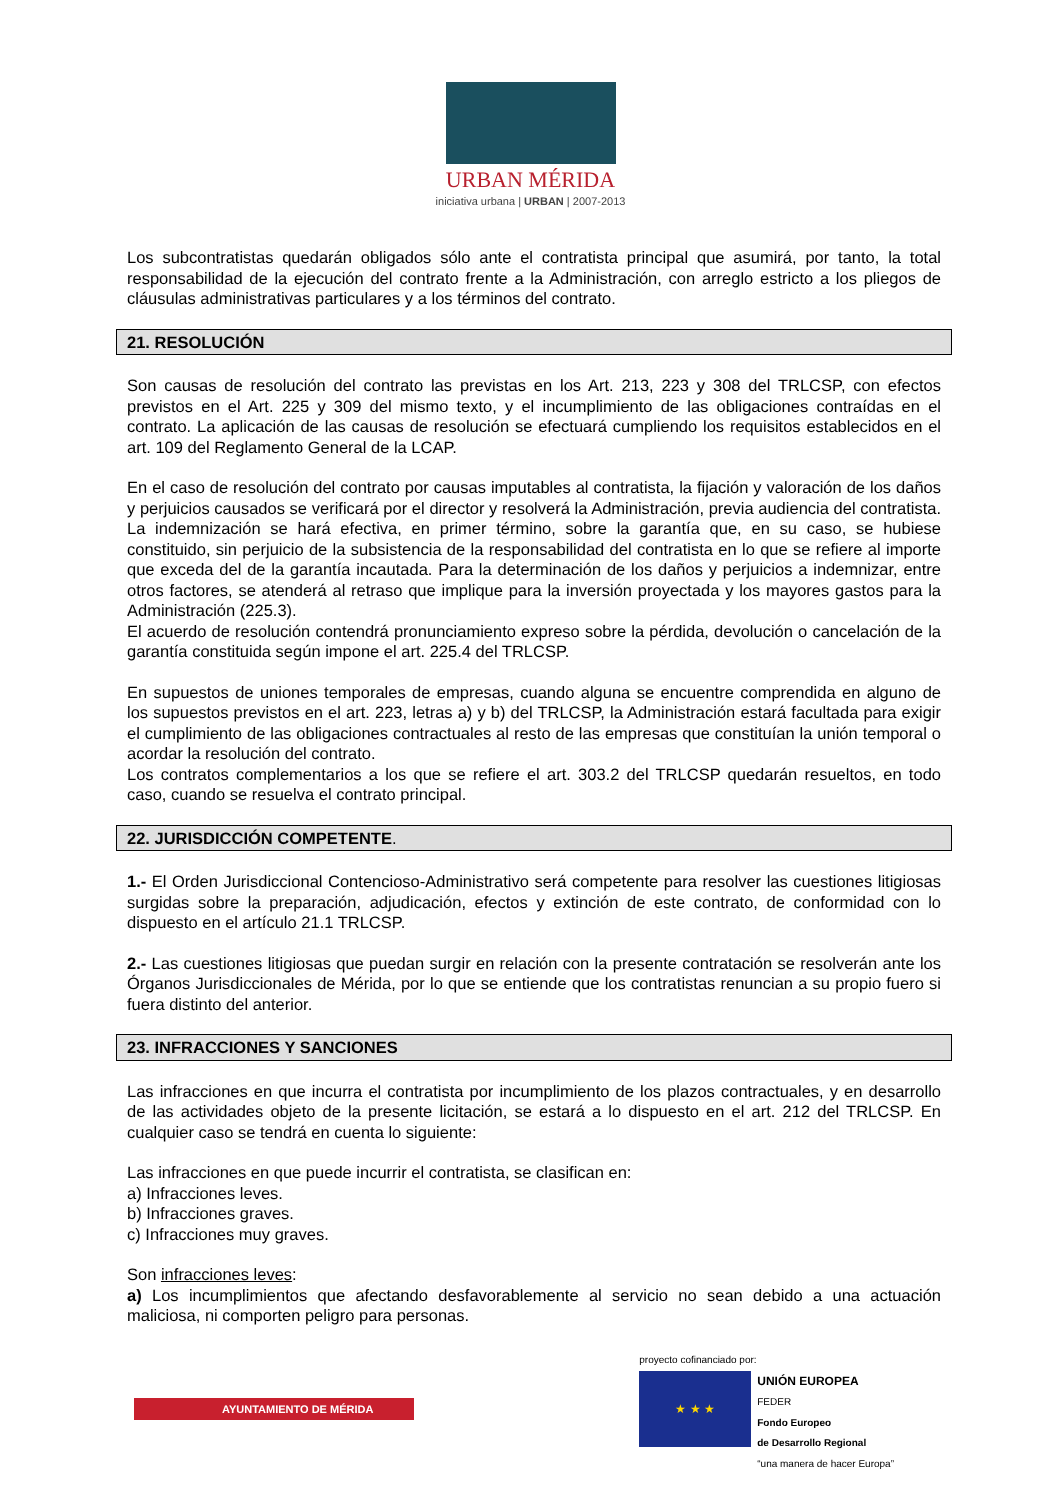URBAN MÉRIDA
iniciativa urbana | URBAN | 2007-2013
Los subcontratistas quedarán obligados sólo ante el contratista principal que asumirá, por tanto, la total responsabilidad de la ejecución del contrato frente a la Administración, con arreglo estricto a los pliegos de cláusulas administrativas particulares y a los términos del contrato.
21. RESOLUCIÓN
Son causas de resolución del contrato las previstas en los Art. 213, 223 y 308 del TRLCSP, con efectos previstos en el Art. 225 y 309 del mismo texto, y el incumplimiento de las obligaciones contraídas en el contrato. La aplicación de las causas de resolución se efectuará cumpliendo los requisitos establecidos en el art. 109 del Reglamento General de la LCAP.
En el caso de resolución del contrato por causas imputables al contratista, la fijación y valoración de los daños y perjuicios causados se verificará por el director y resolverá la Administración, previa audiencia del contratista. La indemnización se hará efectiva, en primer término, sobre la garantía que, en su caso, se hubiese constituido, sin perjuicio de la subsistencia de la responsabilidad del contratista en lo que se refiere al importe que exceda del de la garantía incautada. Para la determinación de los daños y perjuicios a indemnizar, entre otros factores, se atenderá al retraso que implique para la inversión proyectada y los mayores gastos para la Administración (225.3).
El acuerdo de resolución contendrá pronunciamiento expreso sobre la pérdida, devolución o cancelación de la garantía constituida según impone el art. 225.4 del TRLCSP.
En supuestos de uniones temporales de empresas, cuando alguna se encuentre comprendida en alguno de los supuestos previstos en el art. 223, letras a) y b) del TRLCSP, la Administración estará facultada para exigir el cumplimiento de las obligaciones contractuales al resto de las empresas que constituían la unión temporal o acordar la resolución del contrato.
Los contratos complementarios a los que se refiere el art. 303.2 del TRLCSP quedarán resueltos, en todo caso, cuando se resuelva el contrato principal.
22. JURISDICCIÓN COMPETENTE.
1.- El Orden Jurisdiccional Contencioso-Administrativo será competente para resolver las cuestiones litigiosas surgidas sobre la preparación, adjudicación, efectos y extinción de este contrato, de conformidad con lo dispuesto en el artículo 21.1 TRLCSP.
2.- Las cuestiones litigiosas que puedan surgir en relación con la presente contratación se resolverán ante los Órganos Jurisdiccionales de Mérida, por lo que se entiende que los contratistas renuncian a su propio fuero si fuera distinto del anterior.
23. INFRACCIONES Y SANCIONES
Las infracciones en que incurra el contratista por incumplimiento de los plazos contractuales, y en desarrollo de las actividades objeto de la presente licitación, se estará a lo dispuesto en el art. 212 del TRLCSP. En cualquier caso se tendrá en cuenta lo siguiente:
Las infracciones en que puede incurrir el contratista, se clasifican en:
a) Infracciones leves.
b) Infracciones graves.
c) Infracciones muy graves.
Son infracciones leves:
a) Los incumplimientos que afectando desfavorablemente al servicio no sean debido a una actuación maliciosa, ni comporten peligro para personas.
AYUNTAMIENTO DE MÉRIDA
proyecto cofinanciado por:
★ ★ ★
UNIÓN EUROPEA
FEDER
Fondo Europeo
de Desarrollo Regional
“una manera de hacer Europa”